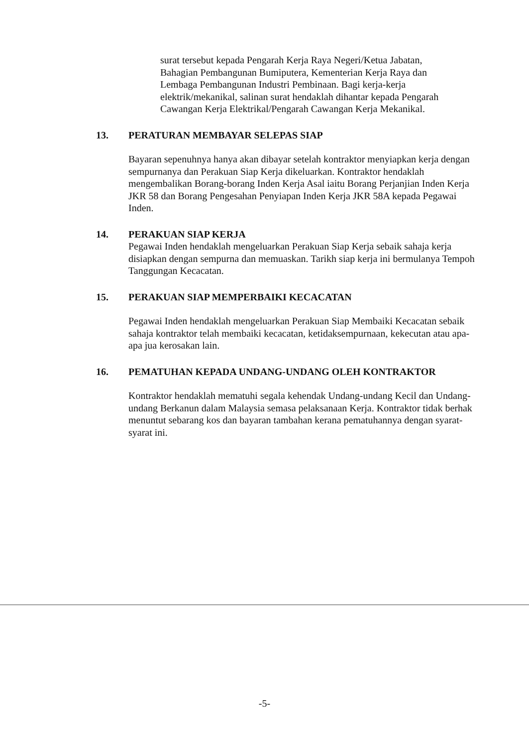surat tersebut kepada Pengarah Kerja Raya Negeri/Ketua Jabatan, Bahagian Pembangunan Bumiputera, Kementerian Kerja Raya dan Lembaga Pembangunan Industri Pembinaan. Bagi kerja-kerja elektrik/mekanikal, salinan surat hendaklah dihantar kepada Pengarah Cawangan Kerja Elektrikal/Pengarah Cawangan Kerja Mekanikal.
13. PERATURAN MEMBAYAR SELEPAS SIAP
Bayaran sepenuhnya hanya akan dibayar setelah kontraktor menyiapkan kerja dengan sempurnanya dan Perakuan Siap Kerja dikeluarkan. Kontraktor hendaklah mengembalikan Borang-borang Inden Kerja Asal iaitu Borang Perjanjian Inden Kerja JKR 58 dan Borang Pengesahan Penyiapan Inden Kerja JKR 58A kepada Pegawai Inden.
14. PERAKUAN SIAP KERJA
Pegawai Inden hendaklah mengeluarkan Perakuan Siap Kerja sebaik sahaja kerja disiapkan dengan sempurna dan memuaskan. Tarikh siap kerja ini bermulanya Tempoh Tanggungan Kecacatan.
15. PERAKUAN SIAP MEMPERBAIKI KECACATAN
Pegawai Inden hendaklah mengeluarkan Perakuan Siap Membaiki Kecacatan sebaik sahaja kontraktor telah membaiki kecacatan, ketidaksempurnaan, kekecutan atau apa-apa jua kerosakan lain.
16. PEMATUHAN KEPADA UNDANG-UNDANG OLEH KONTRAKTOR
Kontraktor hendaklah mematuhi segala kehendak Undang-undang Kecil dan Undang-undang Berkanun dalam Malaysia semasa pelaksanaan Kerja. Kontraktor tidak berhak menuntut sebarang kos dan bayaran tambahan kerana pematuhannya dengan syarat-syarat ini.
-5-